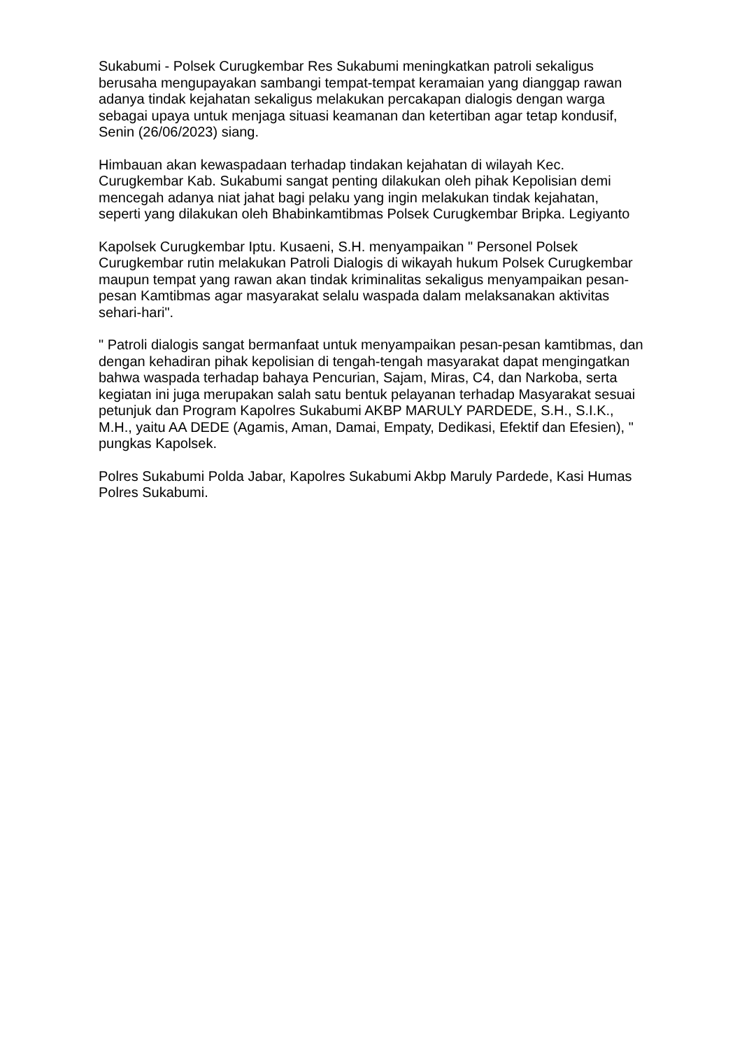Sukabumi - Polsek Curugkembar Res Sukabumi meningkatkan patroli sekaligus berusaha mengupayakan sambangi tempat-tempat keramaian yang dianggap rawan adanya tindak kejahatan sekaligus melakukan percakapan dialogis dengan warga sebagai upaya untuk menjaga situasi keamanan dan ketertiban agar tetap kondusif, Senin (26/06/2023) siang.
Himbauan akan kewaspadaan terhadap tindakan kejahatan di wilayah Kec. Curugkembar Kab. Sukabumi sangat penting dilakukan oleh pihak Kepolisian demi mencegah adanya niat jahat bagi pelaku yang ingin melakukan tindak kejahatan, seperti yang dilakukan oleh Bhabinkamtibmas Polsek Curugkembar Bripka. Legiyanto
Kapolsek Curugkembar Iptu. Kusaeni, S.H. menyampaikan " Personel Polsek Curugkembar rutin melakukan Patroli Dialogis di wikayah hukum Polsek Curugkembar maupun tempat yang rawan akan tindak kriminalitas sekaligus menyampaikan pesan-pesan Kamtibmas agar masyarakat selalu waspada dalam melaksanakan aktivitas sehari-hari".
" Patroli dialogis sangat bermanfaat untuk menyampaikan pesan-pesan kamtibmas, dan dengan kehadiran pihak kepolisian di tengah-tengah masyarakat dapat mengingatkan bahwa waspada terhadap bahaya Pencurian, Sajam, Miras, C4, dan Narkoba, serta kegiatan ini juga merupakan salah satu bentuk pelayanan terhadap Masyarakat sesuai petunjuk dan Program Kapolres Sukabumi AKBP MARULY PARDEDE, S.H., S.I.K., M.H., yaitu AA DEDE (Agamis, Aman, Damai, Empaty, Dedikasi, Efektif dan Efesien), " pungkas Kapolsek.
Polres Sukabumi Polda Jabar, Kapolres Sukabumi Akbp Maruly Pardede, Kasi Humas Polres Sukabumi.